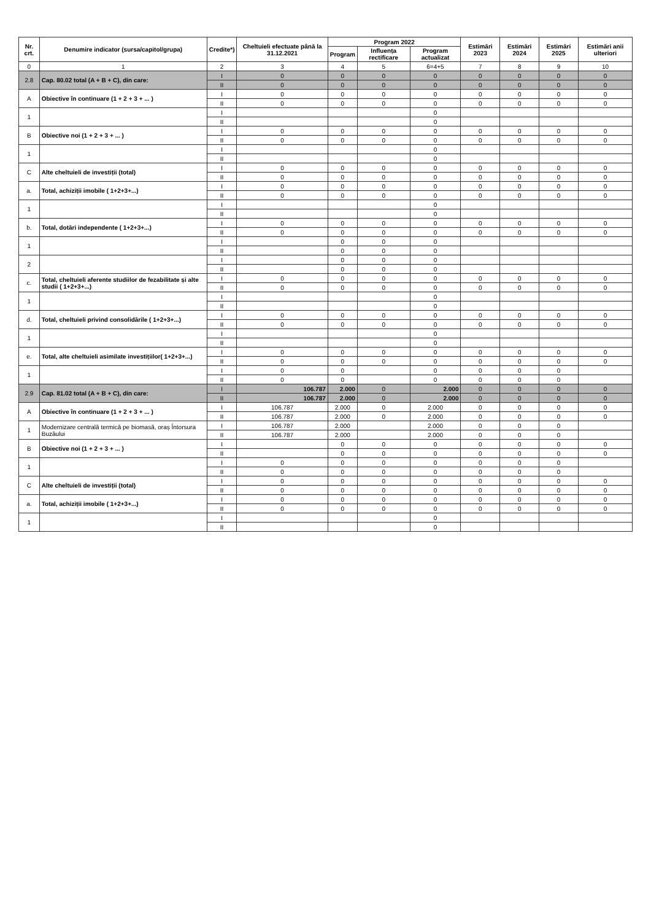| Nr. crt. | Denumire indicator (sursa/capitol/grupa) | Credite*) | Cheltuieli efectuate până la 31.12.2021 | Program 2022 | | | Estimări 2023 | Estimări 2024 | Estimări 2025 | Estimări anii ulteriori |
| --- | --- | --- | --- | --- | --- | --- | --- | --- | --- | --- |
| | | | | Program | Influența rectificare | Program actualizat | | | | |
| 0 | 1 | 2 | 3 | 4 | 5 | 6=4+5 | 7 | 8 | 9 | 10 |
| 2.8 | Cap. 80.02 total (A + B + C), din care: | I | 0 | 0 | 0 | 0 | 0 | 0 | 0 | 0 |
| | | II | 0 | 0 | 0 | 0 | 0 | 0 | 0 | 0 |
| A | Obiective în continuare (1 + 2 + 3 + ... ) | I | 0 | 0 | 0 | 0 | 0 | 0 | 0 | 0 |
| | | II | 0 | 0 | 0 | 0 | 0 | 0 | 0 | 0 |
| 1 | | I | | | | 0 | | | | |
| | | II | | | | 0 | | | | |
| B | Obiective noi (1 + 2 + 3 + ... ) | I | 0 | 0 | 0 | 0 | 0 | 0 | 0 | 0 |
| | | II | 0 | 0 | 0 | 0 | 0 | 0 | 0 | 0 |
| 1 | | I | | | | 0 | | | | |
| | | II | | | | 0 | | | | |
| C | Alte cheltuieli de investiții (total) | I | 0 | 0 | 0 | 0 | 0 | 0 | 0 | 0 |
| | | II | 0 | 0 | 0 | 0 | 0 | 0 | 0 | 0 |
| a. | Total, achiziții imobile ( 1+2+3+...) | I | 0 | 0 | 0 | 0 | 0 | 0 | 0 | 0 |
| | | II | 0 | 0 | 0 | 0 | 0 | 0 | 0 | 0 |
| 1 | | I | | | | 0 | | | | |
| | | II | | | | 0 | | | | |
| b. | Total, dotări independente ( 1+2+3+...) | I | 0 | 0 | 0 | 0 | 0 | 0 | 0 | 0 |
| | | II | 0 | 0 | 0 | 0 | 0 | 0 | 0 | 0 |
| 1 | | I | | 0 | 0 | 0 | | | | |
| | | II | | 0 | 0 | 0 | | | | |
| 2 | | I | | 0 | 0 | 0 | | | | |
| | | II | | 0 | 0 | 0 | | | | |
| c. | Total, cheltuieli aferente studiilor de fezabilitate și alte studii ( 1+2+3+...) | I | 0 | 0 | 0 | 0 | 0 | 0 | 0 | 0 |
| | | II | 0 | 0 | 0 | 0 | 0 | 0 | 0 | 0 |
| 1 | | I | | | | 0 | | | | |
| | | II | | | | 0 | | | | |
| d. | Total, cheltuieli privind consolidările ( 1+2+3+...) | I | 0 | 0 | 0 | 0 | 0 | 0 | 0 | 0 |
| | | II | 0 | 0 | 0 | 0 | 0 | 0 | 0 | 0 |
| 1 | | I | | | | 0 | | | | |
| | | II | | | | 0 | | | | |
| e. | Total, alte cheltuieli asimilate investițiilor( 1+2+3+...) | I | 0 | 0 | 0 | 0 | 0 | 0 | 0 | 0 |
| | | II | 0 | 0 | 0 | 0 | 0 | 0 | 0 | 0 |
| 1 | | I | 0 | 0 | | 0 | 0 | 0 | 0 | |
| | | II | 0 | 0 | | 0 | 0 | 0 | 0 | |
| 2.9 | Cap. 81.02 total (A + B + C), din care: | I | 106.787 | 2.000 | 0 | 2.000 | 0 | 0 | 0 | 0 |
| | | II | 106.787 | 2.000 | 0 | 2.000 | 0 | 0 | 0 | 0 |
| A | Obiective în continuare (1 + 2 + 3 + ... ) | I | 106.787 | 2.000 | 0 | 2.000 | 0 | 0 | 0 | 0 |
| | | II | 106.787 | 2.000 | 0 | 2.000 | 0 | 0 | 0 | 0 |
| 1 | Modernizare centrală termică pe biomasă, oraș Întorsura Buzăului | I | 106.787 | 2.000 | | 2.000 | 0 | 0 | 0 | |
| | | II | 106.787 | 2.000 | | 2.000 | 0 | 0 | 0 | |
| B | Obiective noi (1 + 2 + 3 + ... ) | I | | 0 | 0 | 0 | 0 | 0 | 0 | 0 |
| | | II | | 0 | 0 | 0 | 0 | 0 | 0 | 0 |
| 1 | | I | 0 | 0 | 0 | 0 | 0 | 0 | 0 | |
| | | II | 0 | 0 | 0 | 0 | 0 | 0 | 0 | |
| C | Alte cheltuieli de investiții (total) | I | 0 | 0 | 0 | 0 | 0 | 0 | 0 | 0 |
| | | II | 0 | 0 | 0 | 0 | 0 | 0 | 0 | 0 |
| a. | Total, achiziții imobile ( 1+2+3+...) | I | 0 | 0 | 0 | 0 | 0 | 0 | 0 | 0 |
| | | II | 0 | 0 | 0 | 0 | 0 | 0 | 0 | 0 |
| 1 | | I | | | | 0 | | | | |
| | | II | | | | 0 | | | | |